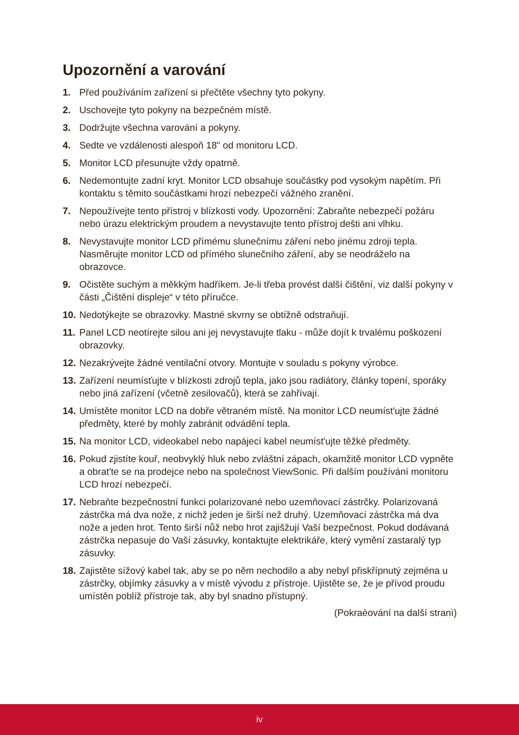Upozornění a varování
1. Před používáním zařízení si přečtěte všechny tyto pokyny.
2. Uschovejte tyto pokyny na bezpečném místě.
3. Dodržujte všechna varování a pokyny.
4. Sedte ve vzdálenosti alespoň 18" od monitoru LCD.
5. Monitor LCD přesunujte vždy opatrně.
6. Nedemontujte zadní kryt. Monitor LCD obsahuje součástky pod vysokým napětím. Při kontaktu s těmito součástkami hrozí nebezpečí vážného zranění.
7. Nepoužívejte tento přístroj v blízkosti vody. Upozornění: Zabraňte nebezpečí požáru nebo úrazu elektrickým proudem a nevystavujte tento přístroj dešti ani vlhku.
8. Nevystavujte monitor LCD přímému slunečnímu záření nebo jinému zdroji tepla. Nasměrujte monitor LCD od přímého slunečního záření, aby se neodráželo na obrazovce.
9. Očistěte suchým a měkkým hadříkem. Je-li třeba provést další čištění, viz další pokyny v části „Čištění displeje“ v této příručce.
10. Nedotýkejte se obrazovky. Mastné skvrny se obtížně odstraňují.
11. Panel LCD neotírejte silou ani jej nevystavujte tlaku - může dojít k trvalému poškození obrazovky.
12. Nezakrývejte žádné ventilační otvory. Montujte v souladu s pokyny výrobce.
13. Zařízení neumísťujte v blízkosti zdrojů tepla, jako jsou radiátory, články topení, sporáky nebo jiná zařízení (včetně zesilovačů), která se zahřívají.
14. Umístěte monitor LCD na dobře větraném místě. Na monitor LCD neumíst'ujte žádné předměty, které by mohly zabránit odvádění tepla.
15. Na monitor LCD, videokabel nebo napájecí kabel neumíst'ujte těžké předměty.
16. Pokud zjistíte kouř, neobvyklý hluk nebo zvláštní zápach, okamžitě monitor LCD vypněte a obrat'te se na prodejce nebo na společnost ViewSonic. Při dalším používání monitoru LCD hrozí nebezpečí.
17. Nebraňte bezpečnostní funkci polarizované nebo uzemňovací zástrčky. Polarizovaná zástrčka má dva nože, z nichž jeden je širší než druhý. Uzemňovací zástrčka má dva nože a jeden hrot. Tento širší nůž nebo hrot zajišžují Vaší bezpečnost. Pokud dodávaná zástrčka nepasuje do Vaší zásuvky, kontaktujte elektrikáře, který vymění zastaralý typ zásuvky.
18. Zajistěte sížový kabel tak, aby se po něm nechodilo a aby nebyl přiskřípnutý zejména u zástrčky, objímky zásuvky a v místě vývodu z přístroje. Ujistěte se, že je přívod proudu umístěn poblíž přístroje tak, aby byl snadno přístupný.
(Pokraèování na další stranì)
iv